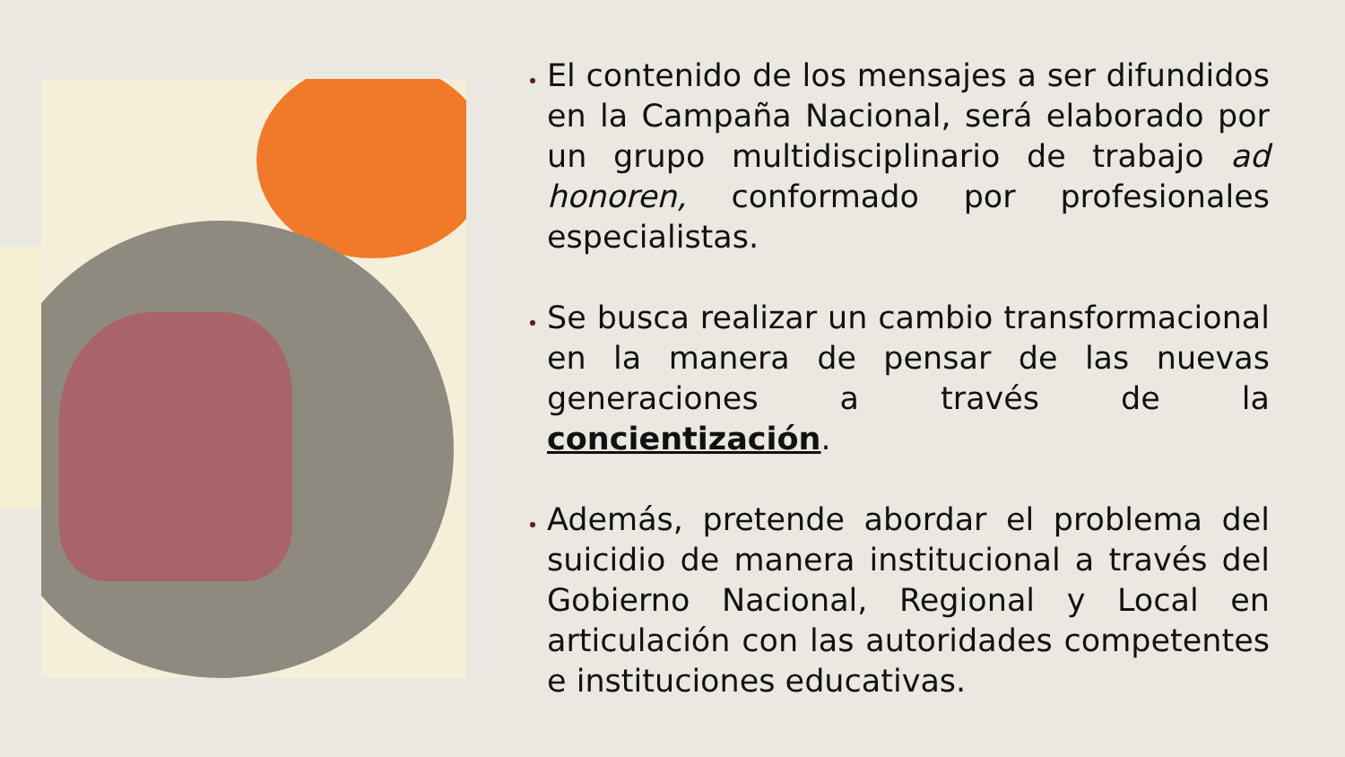El contenido de los mensajes a ser difundidos en la Campaña Nacional, será elaborado por un grupo multidisciplinario de trabajo ad honoren, conformado por profesionales especialistas.
Se busca realizar un cambio transformacional en la manera de pensar de las nuevas generaciones a través de la concientización.
Además, pretende abordar el problema del suicidio de manera institucional a través del Gobierno Nacional, Regional y Local en articulación con las autoridades competentes e instituciones educativas.